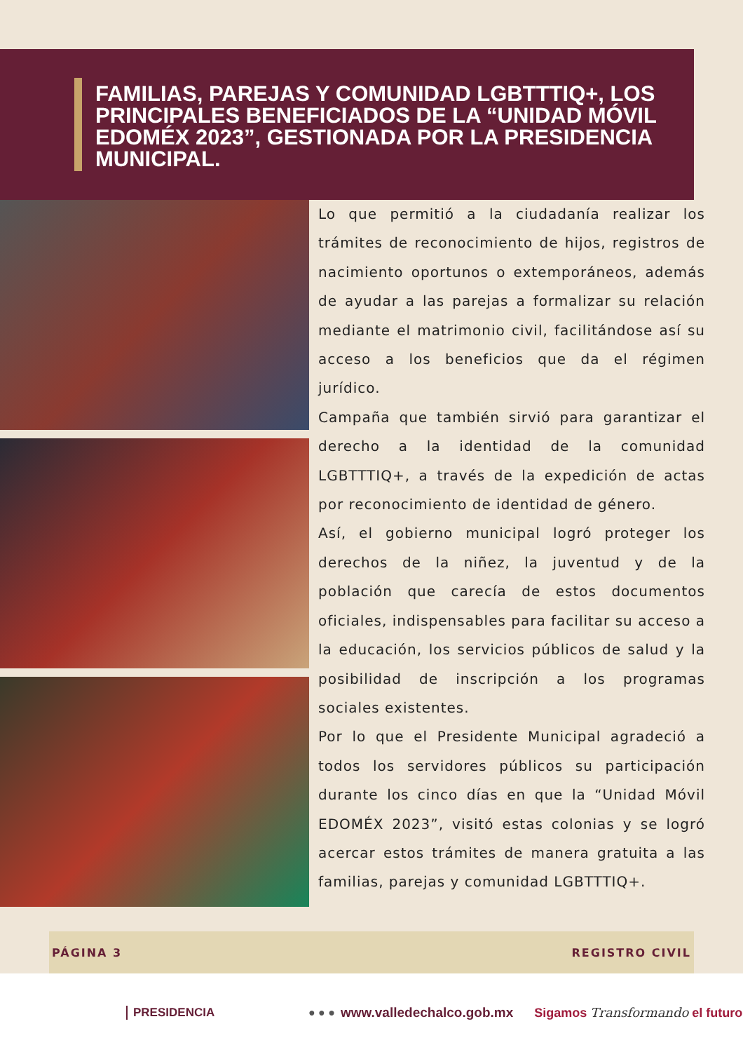FAMILIAS, PAREJAS Y COMUNIDAD LGBTTTIQ+, LOS PRINCIPALES BENEFICIADOS DE LA “UNIDAD MÓVIL EDOMÉX 2023”, GESTIONADA POR LA PRESIDENCIA MUNICIPAL.
Lo que permitió a la ciudadanía realizar los trámites de reconocimiento de hijos, registros de nacimiento oportunos o extemporáneos, además de ayudar a las parejas a formalizar su relación mediante el matrimonio civil, facilitándose así su acceso a los beneficios que da el régimen jurídico.
Campaña que también sirvió para garantizar el derecho a la identidad de la comunidad LGBTTTIQ+, a través de la expedición de actas por reconocimiento de identidad de género.
Así, el gobierno municipal logró proteger los derechos de la niñez, la juventud y de la población que carecía de estos documentos oficiales, indispensables para facilitar su acceso a la educación, los servicios públicos de salud y la posibilidad de inscripción a los programas sociales existentes.
Por lo que el Presidente Municipal agradeció a todos los servidores públicos su participación durante los cinco días en que la “Unidad Móvil EDOMÉX 2023”, visitó estas colonias y se logró acercar estos trámites de manera gratuita a las familias, parejas y comunidad LGBTTTIQ+.
PÁGINA 3 REGISTRO CIVIL
PRESIDENCIA ● ● ● www.valledechalco.gob.mx Sigamos Transformando el futuro